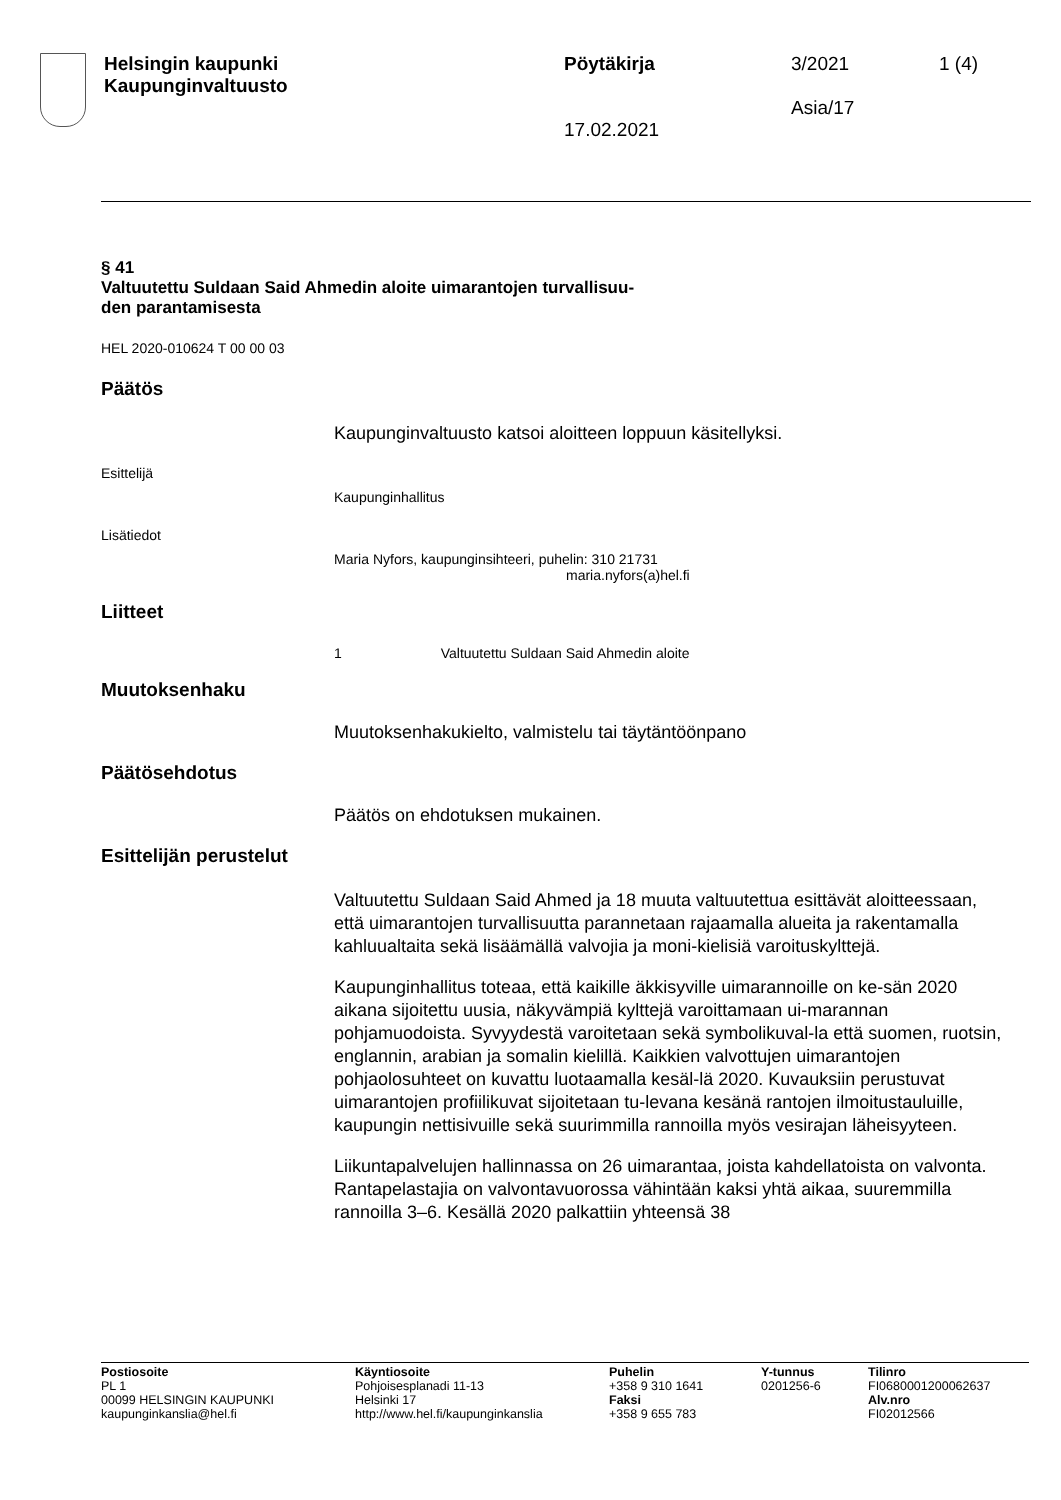Helsingin kaupunki
Kaupunginvaltuusto
Pöytäkirja
17.02.2021
3/2021
Asia/17
1 (4)
§ 41
Valtuutettu Suldaan Said Ahmedin aloite uimarantojen turvallisuu-
den parantamisesta
HEL 2020-010624 T 00 00 03
Päätös
Kaupunginvaltuusto katsoi aloitteen loppuun käsitellyksi.
Esittelijä
Kaupunginhallitus
Lisätiedot
Maria Nyfors, kaupunginsihteeri, puhelin: 310 21731
maria.nyfors(a)hel.fi
Liitteet
1 Valtuutettu Suldaan Said Ahmedin aloite
Muutoksenhaku
Muutoksenhakukielto, valmistelu tai täytäntöönpano
Päätösehdotus
Päätös on ehdotuksen mukainen.
Esittelijän perustelut
Valtuutettu Suldaan Said Ahmed ja 18 muuta valtuutettua esittävät aloitteessaan, että uimarantojen turvallisuutta parannetaan rajaamalla alueita ja rakentamalla kahluualtaita sekä lisäämällä valvojia ja moni-kielisiä varoituskylttejä.
Kaupunginhallitus toteaa, että kaikille äkkisyville uimarannoille on ke-sän 2020 aikana sijoitettu uusia, näkyvämpiä kylttejä varoittamaan ui-marannan pohjamuodoista. Syvyydestä varoitetaan sekä symbolikuval-la että suomen, ruotsin, englannin, arabian ja somalin kielillä. Kaikkien valvottujen uimarantojen pohjaolosuhteet on kuvattu luotaamalla kesäl-lä 2020. Kuvauksiin perustuvat uimarantojen profiilikuvat sijoitetaan tu-levana kesänä rantojen ilmoitustauluille, kaupungin nettisivuille sekä suurimmilla rannoilla myös vesirajan läheisyyteen.
Liikuntapalvelujen hallinnassa on 26 uimarantaa, joista kahdellatoista on valvonta. Rantapelastajia on valvontavuorossa vähintään kaksi yhtä aikaa, suuremmilla rannoilla 3–6. Kesällä 2020 palkattiin yhteensä 38
Postiosoite
PL 1
00099 HELSINGIN KAUPUNKI
kaupunginkanslia@hel.fi
Käyntiosoite
Pohjoisesplanadi 11-13
Helsinki 17
http://www.hel.fi/kaupunginkanslia
Puhelin
+358 9 310 1641
Faksi
+358 9 655 783
Y-tunnus
0201256-6
Tilinro
FI0680001200062637
Alv.nro
FI02012566